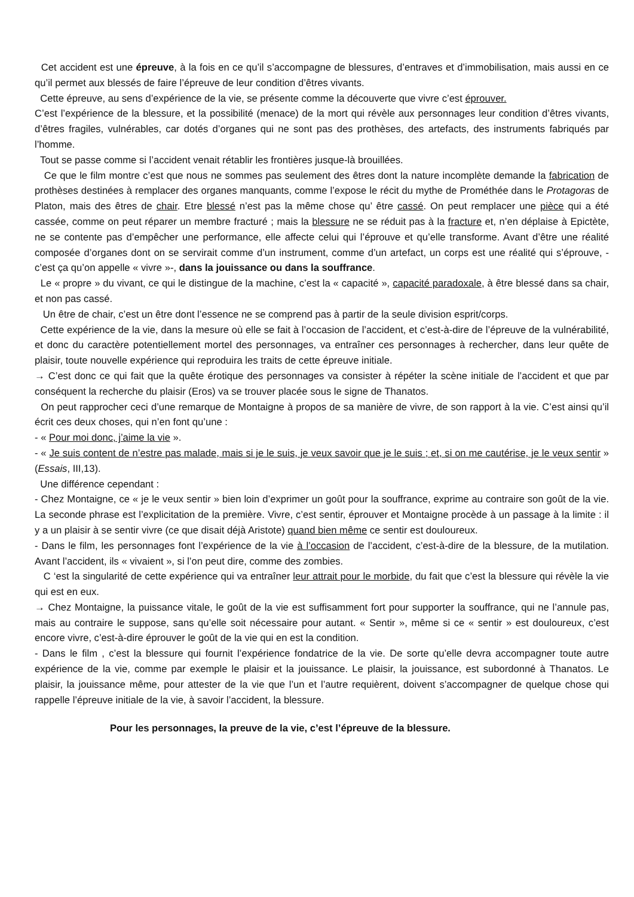Cet accident est une épreuve, à la fois en ce qu’il s’accompagne de blessures, d’entraves et d’immobilisation, mais aussi en ce qu’il permet aux blessés de faire l’épreuve de leur condition d’êtres vivants.
Cette épreuve, au sens d’expérience de la vie, se présente comme la découverte que vivre c’est éprouver.
C’est l’expérience de la blessure, et la possibilité (menace) de la mort qui révèle aux personnages leur condition d’êtres vivants, d’êtres fragiles, vulnérables, car dotés d’organes qui ne sont pas des prothèses, des artefacts, des instruments fabriqués par l’homme.
Tout se passe comme si l’accident venait rétablir les frontières jusque-là brouillées.
Ce que le film montre c’est que nous ne sommes pas seulement des êtres dont la nature incomplète demande la fabrication de prothèses destinées à remplacer des organes manquants, comme l’expose le récit du mythe de Prométhée dans le Protagoras de Platon, mais des êtres de chair. Etre blessé n’est pas la même chose qu’ être cassé. On peut remplacer une pièce qui a été cassée, comme on peut réparer un membre fracturé ; mais la blessure ne se réduit pas à la fracture et, n’en déplaise à Epictète, ne se contente pas d’empêcher une performance, elle affecte celui qui l’éprouve et qu’elle transforme. Avant d’être une réalité composée d’organes dont on se servirait comme d’un instrument, comme d’un artefact, un corps est une réalité qui s’éprouve, - c’est ça qu’on appelle « vivre »-, dans la jouissance ou dans la souffrance.
Le « propre » du vivant, ce qui le distingue de la machine, c’est la « capacité », capacité paradoxale, à être blessé dans sa chair, et non pas cassé.
Un être de chair, c’est un être dont l’essence ne se comprend pas à partir de la seule division esprit/corps.
Cette expérience de la vie, dans la mesure où elle se fait à l’occasion de l’accident, et c’est-à-dire de l’épreuve de la vulnérabilité, et donc du caractère potentiellement mortel des personnages, va entraîner ces personnages à rechercher, dans leur quête de plaisir, toute nouvelle expérience qui reproduira les traits de cette épreuve initiale.
→ C’est donc ce qui fait que la quête érotique des personnages va consister à répéter la scène initiale de l’accident et que par conséquent la recherche du plaisir (Eros) va se trouver placée sous le signe de Thanatos.
On peut rapprocher ceci d’une remarque de Montaigne à propos de sa manière de vivre, de son rapport à la vie. C’est ainsi qu’il écrit ces deux choses, qui n’en font qu’une :
- « Pour moi donc, j’aime la vie ».
- « Je suis content de n’estre pas malade, mais si je le suis, je veux savoir que je le suis ; et, si on me cautérise, je le veux sentir » (Essais, III,13).
Une différence cependant :
- Chez Montaigne, ce « je le veux sentir » bien loin d’exprimer un goût pour la souffrance, exprime au contraire son goût de la vie. La seconde phrase est l’explicitation de la première. Vivre, c’est sentir, éprouver et Montaigne procède à un passage à la limite : il y a un plaisir à se sentir vivre (ce que disait déjà Aristote) quand bien même ce sentir est douloureux.
- Dans le film, les personnages font l’expérience de la vie à l’occasion de l’accident, c’est-à-dire de la blessure, de la mutilation. Avant l’accident, ils « vivaient », si l’on peut dire, comme des zombies.
C ‘est la singularité de cette expérience qui va entraîner leur attrait pour le morbide, du fait que c’est la blessure qui révèle la vie qui est en eux.
→ Chez Montaigne, la puissance vitale, le goût de la vie est suffisamment fort pour supporter la souffrance, qui ne l’annule pas, mais au contraire le suppose, sans qu’elle soit nécessaire pour autant. « Sentir », même si ce « sentir » est douloureux, c’est encore vivre, c’est-à-dire éprouver le goût de la vie qui en est la condition.
- Dans le film , c’est la blessure qui fournit l’expérience fondatrice de la vie. De sorte qu’elle devra accompagner toute autre expérience de la vie, comme par exemple le plaisir et la jouissance. Le plaisir, la jouissance, est subordonné à Thanatos. Le plaisir, la jouissance même, pour attester de la vie que l’un et l’autre requièrent, doivent s’accompagner de quelque chose qui rappelle l’épreuve initiale de la vie, à savoir l’accident, la blessure.
Pour les personnages, la preuve de la vie, c’est l’épreuve de la blessure.